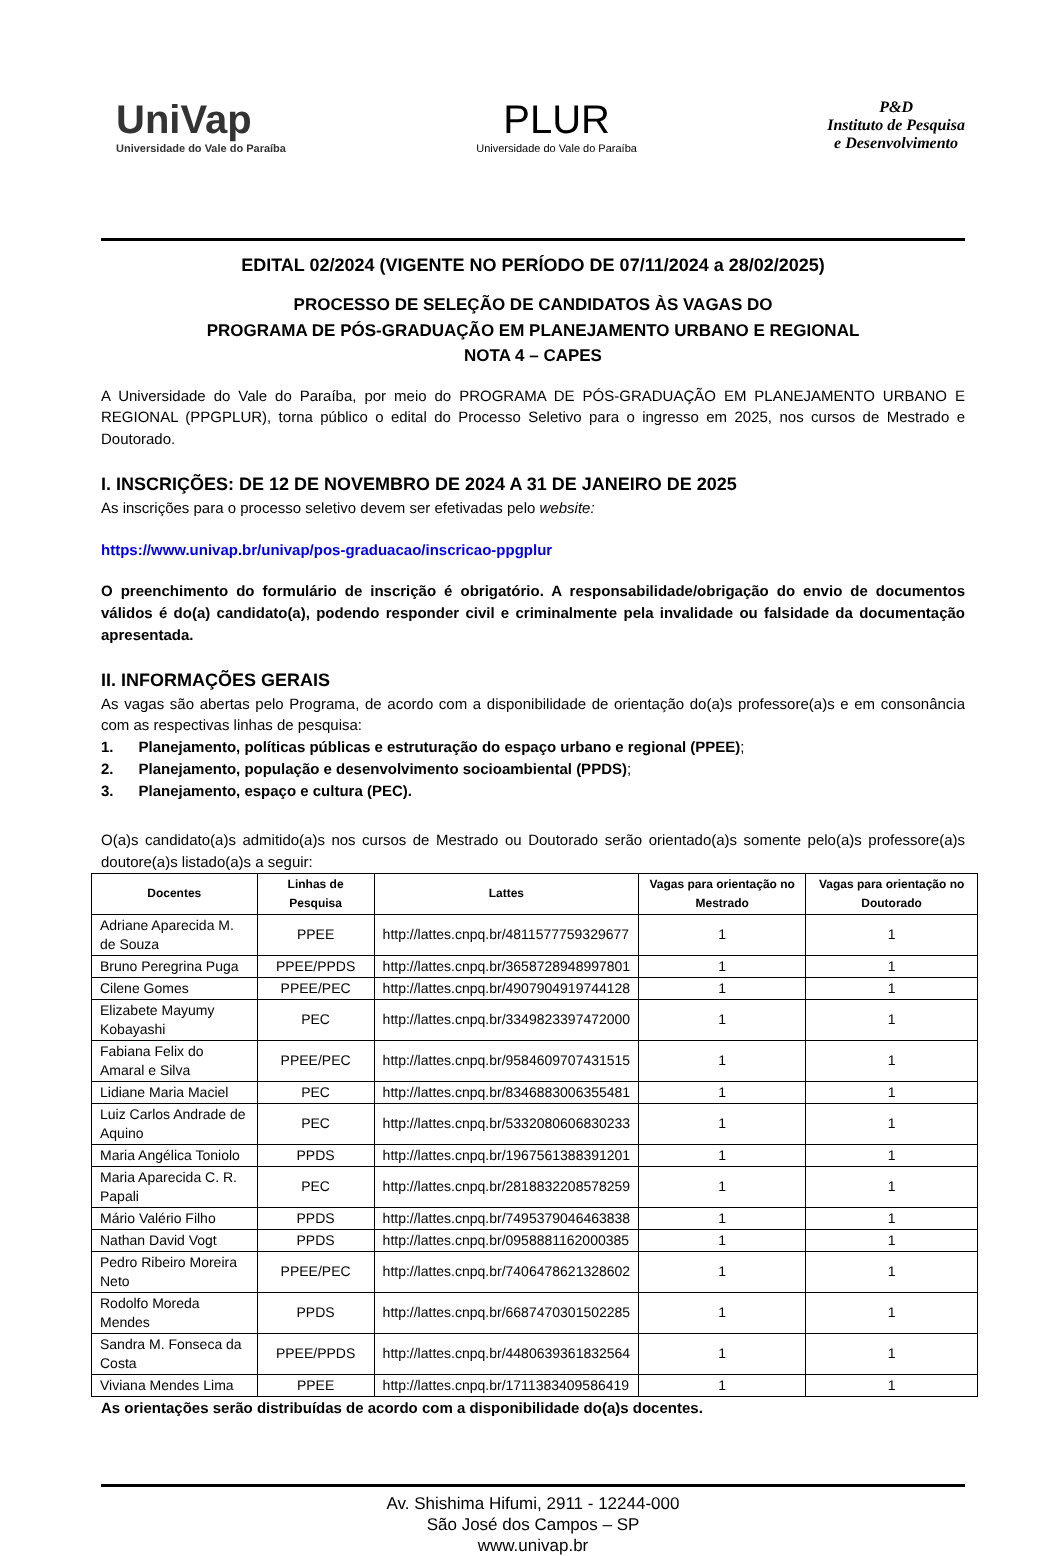UniVap
Universidade do Vale do Paraíba
PLUR
Universidade do Vale do Paraíba
P&D
Instituto de Pesquisa
e Desenvolvimento
EDITAL 02/2024 (VIGENTE NO PERÍODO DE 07/11/2024 a 28/02/2025)
PROCESSO DE SELEÇÃO DE CANDIDATOS ÀS VAGAS DO
PROGRAMA DE PÓS-GRADUAÇÃO EM PLANEJAMENTO URBANO E REGIONAL
NOTA 4 – CAPES
A Universidade do Vale do Paraíba, por meio do PROGRAMA DE PÓS-GRADUAÇÃO EM PLANEJAMENTO URBANO E REGIONAL (PPGPLUR), torna público o edital do Processo Seletivo para o ingresso em 2025, nos cursos de Mestrado e Doutorado.
I. INSCRIÇÕES: DE 12 DE NOVEMBRO DE 2024 A 31 DE JANEIRO DE 2025
As inscrições para o processo seletivo devem ser efetivadas pelo website:
https://www.univap.br/univap/pos-graduacao/inscricao-ppgplur
O preenchimento do formulário de inscrição é obrigatório. A responsabilidade/obrigação do envio de documentos válidos é do(a) candidato(a), podendo responder civil e criminalmente pela invalidade ou falsidade da documentação apresentada.
II. INFORMAÇÕES GERAIS
As vagas são abertas pelo Programa, de acordo com a disponibilidade de orientação do(a)s professore(a)s e em consonância com as respectivas linhas de pesquisa:
1. Planejamento, políticas públicas e estruturação do espaço urbano e regional (PPEE);
2. Planejamento, população e desenvolvimento socioambiental (PPDS);
3. Planejamento, espaço e cultura (PEC).
O(a)s candidato(a)s admitido(a)s nos cursos de Mestrado ou Doutorado serão orientado(a)s somente pelo(a)s professore(a)s doutore(a)s listado(a)s a seguir:
| Docentes | Linhas de Pesquisa | Lattes | Vagas para orientação no Mestrado | Vagas para orientação no Doutorado |
| --- | --- | --- | --- | --- |
| Adriane Aparecida M. de Souza | PPEE | http://lattes.cnpq.br/4811577759329677 | 1 | 1 |
| Bruno Peregrina Puga | PPEE/PPDS | http://lattes.cnpq.br/3658728948997801 | 1 | 1 |
| Cilene Gomes | PPEE/PEC | http://lattes.cnpq.br/4907904919744128 | 1 | 1 |
| Elizabete Mayumy Kobayashi | PEC | http://lattes.cnpq.br/3349823397472000 | 1 | 1 |
| Fabiana Felix do Amaral e Silva | PPEE/PEC | http://lattes.cnpq.br/9584609707431515 | 1 | 1 |
| Lidiane Maria Maciel | PEC | http://lattes.cnpq.br/8346883006355481 | 1 | 1 |
| Luiz Carlos Andrade de Aquino | PEC | http://lattes.cnpq.br/5332080606830233 | 1 | 1 |
| Maria Angélica Toniolo | PPDS | http://lattes.cnpq.br/1967561388391201 | 1 | 1 |
| Maria Aparecida C. R. Papali | PEC | http://lattes.cnpq.br/2818832208578259 | 1 | 1 |
| Mário Valério Filho | PPDS | http://lattes.cnpq.br/7495379046463838 | 1 | 1 |
| Nathan David Vogt | PPDS | http://lattes.cnpq.br/0958881162000385 | 1 | 1 |
| Pedro Ribeiro Moreira Neto | PPEE/PEC | http://lattes.cnpq.br/7406478621328602 | 1 | 1 |
| Rodolfo Moreda Mendes | PPDS | http://lattes.cnpq.br/6687470301502285 | 1 | 1 |
| Sandra M. Fonseca da Costa | PPEE/PPDS | http://lattes.cnpq.br/4480639361832564 | 1 | 1 |
| Viviana Mendes Lima | PPEE | http://lattes.cnpq.br/1711383409586419 | 1 | 1 |
As orientações serão distribuídas de acordo com a disponibilidade do(a)s docentes.
Av. Shishima Hifumi, 2911 - 12244-000
São José dos Campos – SP
www.univap.br